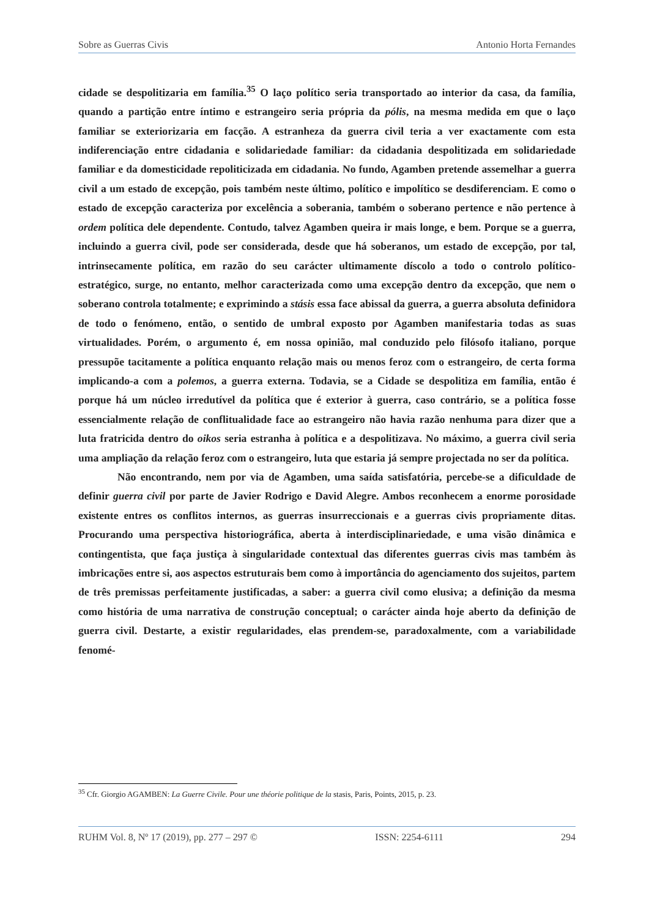Sobre as Guerras Civis Antonio Horta Fernandes
cidade se despolitizaria em família.<sup>35</sup> O laço político seria transportado ao interior da casa, da família, quando a partição entre íntimo e estrangeiro seria própria da pólis, na mesma medida em que o laço familiar se exteriorizaria em facção. A estranheza da guerra civil teria a ver exactamente com esta indiferenciação entre cidadania e solidariedade familiar: da cidadania despolitizada em solidariedade familiar e da domesticidade repoliticizada em cidadania. No fundo, Agamben pretende assemelhar a guerra civil a um estado de excepção, pois também neste último, político e impolítico se desdiferenciam. E como o estado de excepção caracteriza por excelência a soberania, também o soberano pertence e não pertence à ordem política dele dependente. Contudo, talvez Agamben queira ir mais longe, e bem. Porque se a guerra, incluindo a guerra civil, pode ser considerada, desde que há soberanos, um estado de excepção, por tal, intrinsecamente política, em razão do seu carácter ultimamente díscolo a todo o controlo político-estratégico, surge, no entanto, melhor caracterizada como uma excepção dentro da excepção, que nem o soberano controla totalmente; e exprimindo a stásis essa face abissal da guerra, a guerra absoluta definidora de todo o fenómeno, então, o sentido de umbral exposto por Agamben manifestaria todas as suas virtualidades. Porém, o argumento é, em nossa opinião, mal conduzido pelo filósofo italiano, porque pressupõe tacitamente a política enquanto relação mais ou menos feroz com o estrangeiro, de certa forma implicando-a com a polemos, a guerra externa. Todavia, se a Cidade se despolitiza em família, então é porque há um núcleo irredutível da política que é exterior à guerra, caso contrário, se a política fosse essencialmente relação de conflitualidade face ao estrangeiro não havia razão nenhuma para dizer que a luta fratricida dentro do oikos seria estranha à política e a despolitizava. No máximo, a guerra civil seria uma ampliação da relação feroz com o estrangeiro, luta que estaria já sempre projectada no ser da política.
Não encontrando, nem por via de Agamben, uma saída satisfatória, percebe-se a dificuldade de definir guerra civil por parte de Javier Rodrigo e David Alegre. Ambos reconhecem a enorme porosidade existente entres os conflitos internos, as guerras insurreccionais e a guerras civis propriamente ditas. Procurando uma perspectiva historiográfica, aberta à interdisciplinariedade, e uma visão dinâmica e contingentista, que faça justiça à singularidade contextual das diferentes guerras civis mas também às imbricações entre si, aos aspectos estruturais bem como à importância do agenciamento dos sujeitos, partem de três premissas perfeitamente justificadas, a saber: a guerra civil como elusiva; a definição da mesma como história de uma narrativa de construção conceptual; o carácter ainda hoje aberto da definição de guerra civil. Destarte, a existir regularidades, elas prendem-se, paradoxalmente, com a variabilidade fenomé-
<sup>35</sup> Cfr. Giorgio AGAMBEN: La Guerre Civile. Pour une théorie politique de la stasis, Paris, Points, 2015, p. 23.
RUHM Vol. 8, Nº 17 (2019), pp. 277 – 297 © ISSN: 2254-6111 294